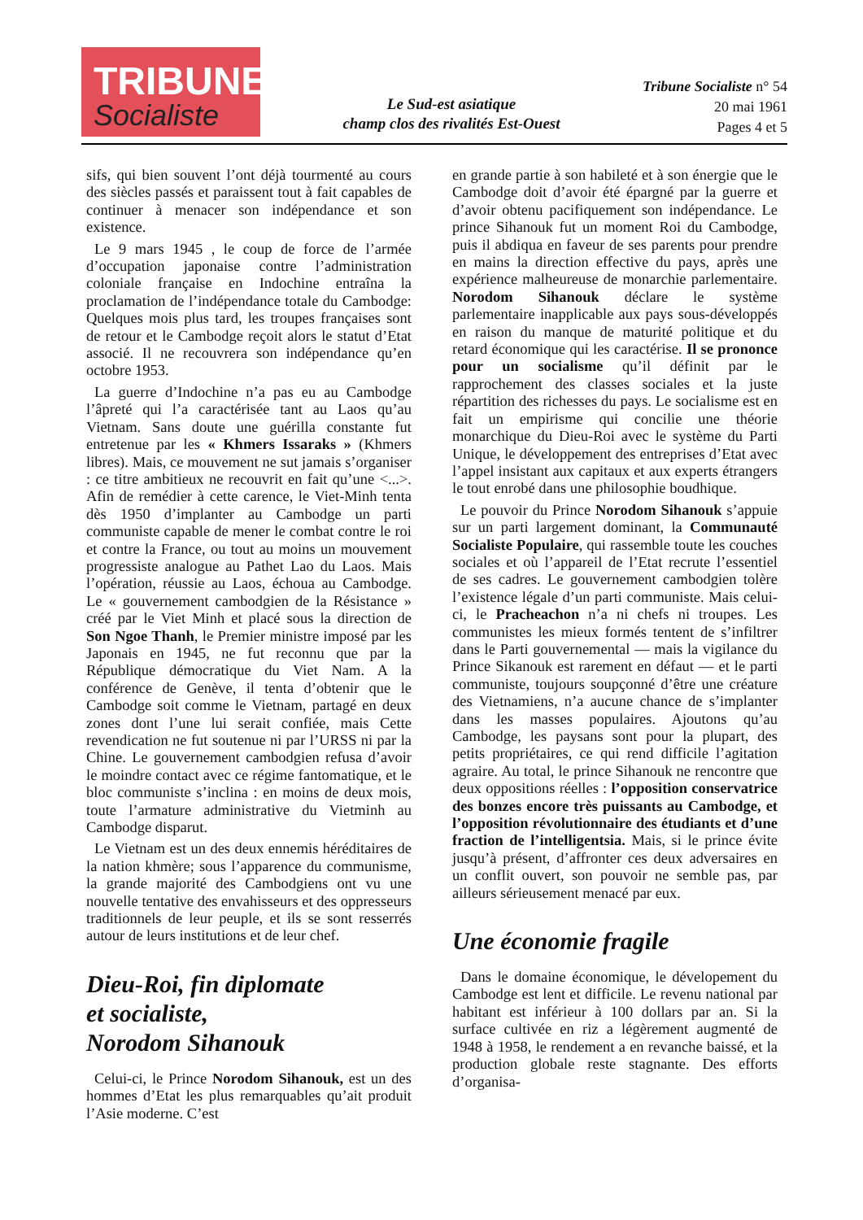TRIBUNE
Socialiste
Le Sud-est asiatique
champ clos des rivalités Est-Ouest
Tribune Socialiste n° 54
20 mai 1961
Pages 4 et 5
sifs, qui bien souvent l’ont déjà tourmenté au cours des siècles passés et paraissent tout à fait capables de continuer à menacer son indépendance et son existence.
Le 9 mars 1945 , le coup de force de l’armée d’occupation japonaise contre l’administration coloniale française en Indochine entraîna la proclamation de l’indépendance totale du Cambodge: Quelques mois plus tard, les troupes françaises sont de retour et le Cambodge reçoit alors le statut d’Etat associé. Il ne recouvrera son indépendance qu’en octobre 1953.
La guerre d’Indochine n’a pas eu au Cambodge l’âpreté qui l’a caractérisée tant au Laos qu’au Vietnam. Sans doute une guérilla constante fut entretenue par les « Khmers Issaraks » (Khmers libres). Mais, ce mouvement ne sut jamais s’organiser : ce titre ambitieux ne recouvrit en fait qu’une <...>. Afin de remédier à cette carence, le Viet-Minh tenta dès 1950 d’implanter au Cambodge un parti communiste capable de mener le combat contre le roi et contre la France, ou tout au moins un mouvement progressiste analogue au Pathet Lao du Laos. Mais l’opération, réussie au Laos, échoua au Cambodge. Le « gouvernement cambodgien de la Résistance » créé par le Viet Minh et placé sous la direction de Son Ngoe Thanh, le Premier ministre imposé par les Japonais en 1945, ne fut reconnu que par la République démocratique du Viet Nam. A la conférence de Genève, il tenta d’obtenir que le Cambodge soit comme le Vietnam, partagé en deux zones dont l’une lui serait confiée, mais Cette revendication ne fut soutenue ni par l’URSS ni par la Chine. Le gouvernement cambodgien refusa d’avoir le moindre contact avec ce régime fantomatique, et le bloc communiste s’inclina : en moins de deux mois, toute l’armature administrative du Vietminh au Cambodge disparut.
Le Vietnam est un des deux ennemis héréditaires de la nation khmère; sous l’apparence du communisme, la grande majorité des Cambodgiens ont vu une nouvelle tentative des envahisseurs et des oppresseurs traditionnels de leur peuple, et ils se sont resserrés autour de leurs institutions et de leur chef.
Dieu-Roi, fin diplomate
et socialiste,
Norodom Sihanouk
Celui-ci, le Prince Norodom Sihanouk, est un des hommes d’Etat les plus remarquables qu’ait produit l’Asie moderne. C’est
en grande partie à son habileté et à son énergie que le Cambodge doit d’avoir été épargné par la guerre et d’avoir obtenu pacifiquement son indépendance. Le prince Sihanouk fut un moment Roi du Cambodge, puis il abdiqua en faveur de ses parents pour prendre en mains la direction effective du pays, après une expérience malheureuse de monarchie parlementaire. Norodom Sihanouk déclare le système parlementaire inapplicable aux pays sous-développés en raison du manque de maturité politique et du retard économique qui les caractérise. Il se prononce pour un socialisme qu’il définit par le rapprochement des classes sociales et la juste répartition des richesses du pays. Le socialisme est en fait un empirisme qui concilie une théorie monarchique du Dieu-Roi avec le système du Parti Unique, le développement des entreprises d’Etat avec l’appel insistant aux capitaux et aux experts étrangers le tout enrobé dans une philosophie boudhique.
Le pouvoir du Prince Norodom Sihanouk s’appuie sur un parti largement dominant, la Communauté Socialiste Populaire, qui rassemble toute les couches sociales et où l’appareil de l’Etat recrute l’essentiel de ses cadres. Le gouvernement cambodgien tolère l’existence légale d’un parti communiste. Mais celui-ci, le Pracheachon n’a ni chefs ni troupes. Les communistes les mieux formés tentent de s’infiltrer dans le Parti gouvernemental — mais la vigilance du Prince Sikanouk est rarement en défaut — et le parti communiste, toujours soupçonné d’être une créature des Vietnamiens, n’a aucune chance de s’implanter dans les masses populaires. Ajoutons qu’au Cambodge, les paysans sont pour la plupart, des petits propriétaires, ce qui rend difficile l’agitation agraire. Au total, le prince Sihanouk ne rencontre que deux oppositions réelles : l’opposition conservatrice des bonzes encore très puissants au Cambodge, et l’opposition révolutionnaire des étudiants et d’une fraction de l’intelligentsia. Mais, si le prince évite jusqu’à présent, d’affronter ces deux adversaires en un conflit ouvert, son pouvoir ne semble pas, par ailleurs sérieusement menacé par eux.
Une économie fragile
Dans le domaine économique, le dévelopement du Cambodge est lent et difficile. Le revenu national par habitant est inférieur à 100 dollars par an. Si la surface cultivée en riz a légèrement augmenté de 1948 à 1958, le rendement a en revanche baissé, et la production globale reste stagnante. Des efforts d’organisa-